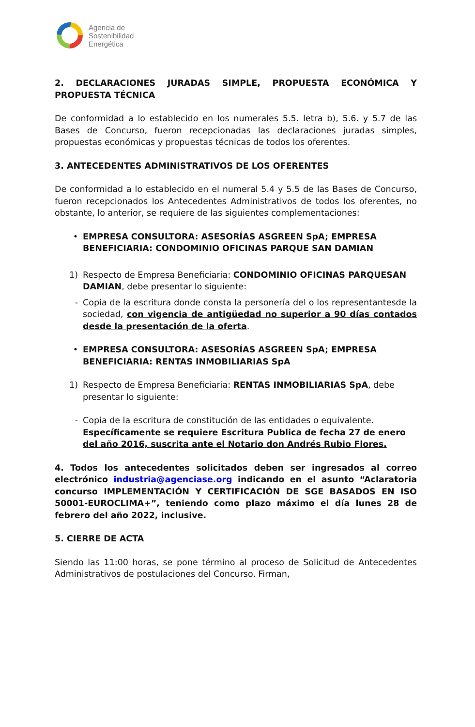Agencia de
Sostenibilidad
Energética
2. DECLARACIONES JURADAS SIMPLE, PROPUESTA ECONÓMICA Y PROPUESTA TÉCNICA
De conformidad a lo establecido en los numerales 5.5. letra b), 5.6. y 5.7 de las Bases de Concurso, fueron recepcionadas las declaraciones juradas simples, propuestas económicas y propuestas técnicas de todos los oferentes.
3. ANTECEDENTES ADMINISTRATIVOS DE LOS OFERENTES
De conformidad a lo establecido en el numeral 5.4 y 5.5 de las Bases de Concurso, fueron recepcionados los Antecedentes Administrativos de todos los oferentes, no obstante, lo anterior, se requiere de las siguientes complementaciones:
• EMPRESA CONSULTORA: ASESORÍAS ASGREEN SpA; EMPRESA BENEFICIARIA: CONDOMINIO OFICINAS PARQUE SAN DAMIAN
1) Respecto de Empresa Beneficiaria: CONDOMINIO OFICINAS PARQUESAN DAMIAN, debe presentar lo siguiente:
- Copia de la escritura donde consta la personería del o los representantesde la sociedad, con vigencia de antigüedad no superior a 90 días contados desde la presentación de la oferta.
• EMPRESA CONSULTORA: ASESORÍAS ASGREEN SpA; EMPRESA BENEFICIARIA: RENTAS INMOBILIARIAS SpA
1) Respecto de Empresa Beneficiaria: RENTAS INMOBILIARIAS SpA, debe presentar lo siguiente:
- Copia de la escritura de constitución de las entidades o equivalente. Específicamente se requiere Escritura Publica de fecha 27 de enero del año 2016, suscrita ante el Notario don Andrés Rubio Flores.
4. Todos los antecedentes solicitados deben ser ingresados al correo electrónico industria@agenciase.org indicando en el asunto “Aclaratoria concurso IMPLEMENTACIÓN Y CERTIFICACIÓN DE SGE BASADOS EN ISO 50001-EUROCLIMA+”, teniendo como plazo máximo el día lunes 28 de febrero del año 2022, inclusive.
5. CIERRE DE ACTA
Siendo las 11:00 horas, se pone término al proceso de Solicitud de Antecedentes Administrativos de postulaciones del Concurso. Firman,